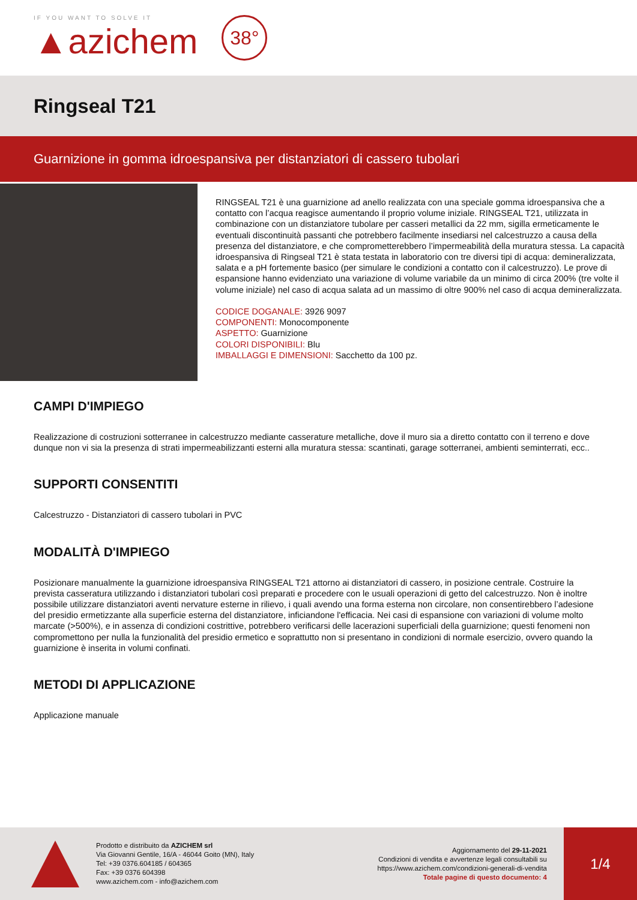IF YOU WANT TO SOLVE IT
▲azichem
38°
Ringseal T21
Guarnizione in gomma idroespansiva per distanziatori di cassero tubolari
RINGSEAL T21 è una guarnizione ad anello realizzata con una speciale gomma idroespansiva che a contatto con l’acqua reagisce aumentando il proprio volume iniziale. RINGSEAL T21, utilizzata in combinazione con un distanziatore tubolare per casseri metallici da 22 mm, sigilla ermeticamente le eventuali discontinuità passanti che potrebbero facilmente insediarsi nel calcestruzzo a causa della presenza del distanziatore, e che comprometterebbero l’impermeabilità della muratura stessa. La capacità idroespansiva di Ringseal T21 è stata testata in laboratorio con tre diversi tipi di acqua: demineralizzata, salata e a pH fortemente basico (per simulare le condizioni a contatto con il calcestruzzo). Le prove di espansione hanno evidenziato una variazione di volume variabile da un minimo di circa 200% (tre volte il volume iniziale) nel caso di acqua salata ad un massimo di oltre 900% nel caso di acqua demineralizzata.
CODICE DOGANALE: 3926 9097
COMPONENTI: Monocomponente
ASPETTO: Guarnizione
COLORI DISPONIBILI: Blu
IMBALLAGGI E DIMENSIONI: Sacchetto da 100 pz.
CAMPI D'IMPIEGO
Realizzazione di costruzioni sotterranee in calcestruzzo mediante casserature metalliche, dove il muro sia a diretto contatto con il terreno e dove dunque non vi sia la presenza di strati impermeabilizzanti esterni alla muratura stessa: scantinati, garage sotterranei, ambienti seminterrati, ecc..
SUPPORTI CONSENTITI
Calcestruzzo - Distanziatori di cassero tubolari in PVC
MODALITÀ D'IMPIEGO
Posizionare manualmente la guarnizione idroespansiva RINGSEAL T21 attorno ai distanziatori di cassero, in posizione centrale. Costruire la prevista casseratura utilizzando i distanziatori tubolari così preparati e procedere con le usuali operazioni di getto del calcestruzzo. Non è inoltre possibile utilizzare distanziatori aventi nervature esterne in rilievo, i quali avendo una forma esterna non circolare, non consentirebbero l’adesione del presidio ermetizzante alla superficie esterna del distanziatore, inficiandone l'efficacia. Nei casi di espansione con variazioni di volume molto marcate (>500%), e in assenza di condizioni costrittive, potrebbero verificarsi delle lacerazioni superficiali della guarnizione; questi fenomeni non compromettono per nulla la funzionalità del presidio ermetico e soprattutto non si presentano in condizioni di normale esercizio, ovvero quando la guarnizione è inserita in volumi confinati.
METODI DI APPLICAZIONE
Applicazione manuale
Prodotto e distribuito da AZICHEM srl
Via Giovanni Gentile, 16/A - 46044 Goito (MN), Italy
Tel: +39 0376.604185 / 604365
Fax: +39 0376 604398
www.azichem.com - info@azichem.com
Aggiornamento del 29-11-2021
Condizioni di vendita e avvertenze legali consultabili su
https://www.azichem.com/condizioni-generali-di-vendita
Totale pagine di questo documento: 4
1/4